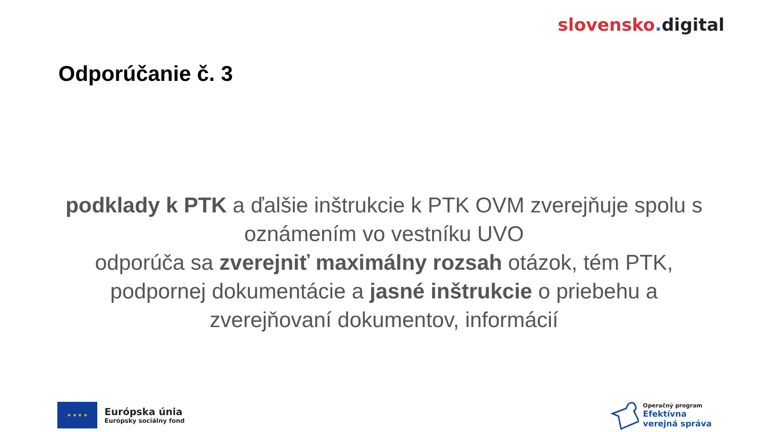slovensko. digital
Odporúčanie č. 3
podklady k PTK a ďalšie inštrukcie k PTK OVM zverejňuje spolu s oznámením vo vestníku UVO
odporúča sa zverejniť maximálny rozsah otázok, tém PTK, podpornej dokumentácie a jasné inštrukcie o priebehu a zverejňovaní dokumentov, informácií
★ ★ ★ ★
Európska únia
Európsky sociálny fond
Operačný program
Efektívna
verejná správa